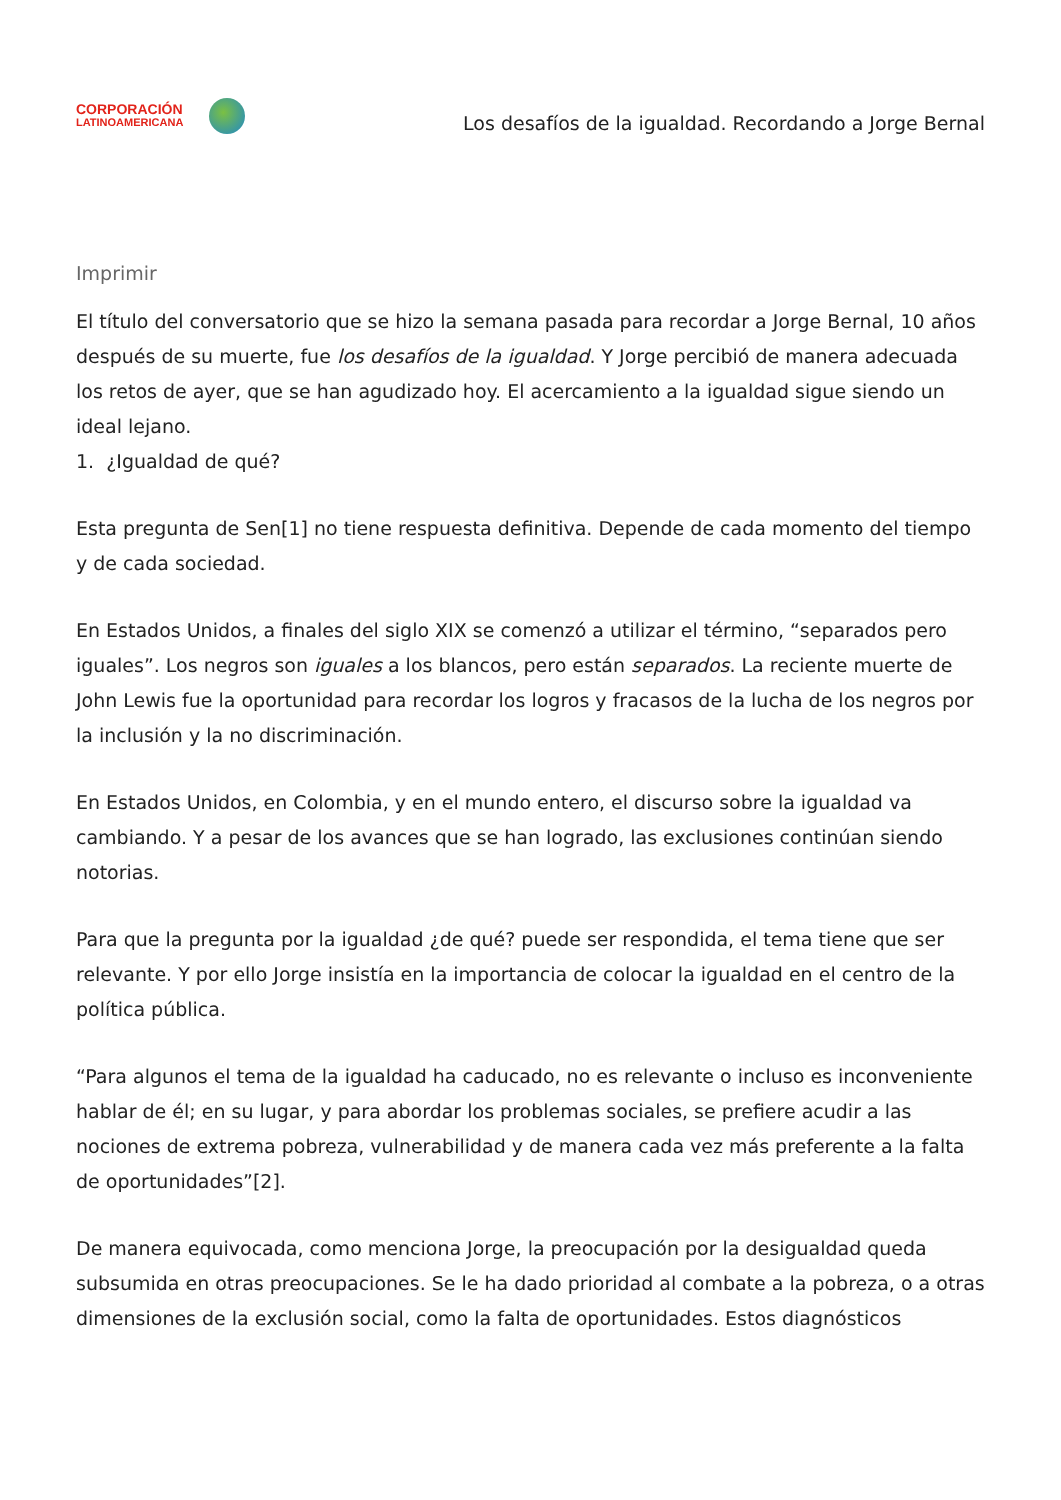CORPORACIÓN
LATINOAMERICANA
Los desafíos de la igualdad. Recordando a Jorge Bernal
Imprimir
El título del conversatorio que se hizo la semana pasada para recordar a Jorge Bernal, 10 años después de su muerte, fue los desafíos de la igualdad. Y Jorge percibió de manera adecuada los retos de ayer, que se han agudizado hoy. El acercamiento a la igualdad sigue siendo un ideal lejano.
1. ¿Igualdad de qué?
Esta pregunta de Sen[1] no tiene respuesta definitiva. Depende de cada momento del tiempo y de cada sociedad.
En Estados Unidos, a finales del siglo XIX se comenzó a utilizar el término, “separados pero iguales”. Los negros son iguales a los blancos, pero están separados. La reciente muerte de John Lewis fue la oportunidad para recordar los logros y fracasos de la lucha de los negros por la inclusión y la no discriminación.
En Estados Unidos, en Colombia, y en el mundo entero, el discurso sobre la igualdad va cambiando. Y a pesar de los avances que se han logrado, las exclusiones continúan siendo notorias.
Para que la pregunta por la igualdad ¿de qué? puede ser respondida, el tema tiene que ser relevante. Y por ello Jorge insistía en la importancia de colocar la igualdad en el centro de la política pública.
“Para algunos el tema de la igualdad ha caducado, no es relevante o incluso es inconveniente hablar de él; en su lugar, y para abordar los problemas sociales, se prefiere acudir a las nociones de extrema pobreza, vulnerabilidad y de manera cada vez más preferente a la falta de oportunidades”[2].
De manera equivocada, como menciona Jorge, la preocupación por la desigualdad queda subsumida en otras preocupaciones. Se le ha dado prioridad al combate a la pobreza, o a otras dimensiones de la exclusión social, como la falta de oportunidades. Estos diagnósticos